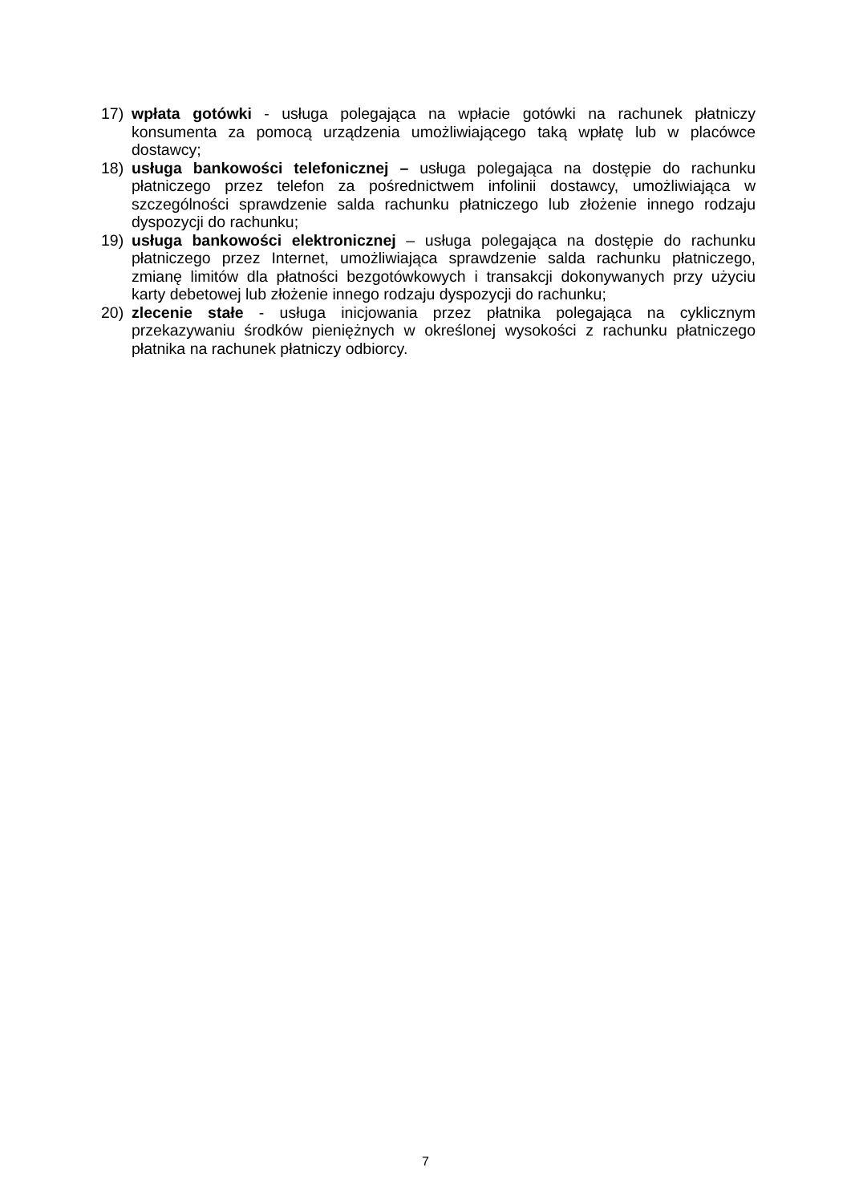17) wpłata gotówki - usługa polegająca na wpłacie gotówki na rachunek płatniczy konsumenta za pomocą urządzenia umożliwiającego taką wpłatę lub w placówce dostawcy;
18) usługa bankowości telefonicznej – usługa polegająca na dostępie do rachunku płatniczego przez telefon za pośrednictwem infolinii dostawcy, umożliwiająca w szczególności sprawdzenie salda rachunku płatniczego lub złożenie innego rodzaju dyspozycji do rachunku;
19) usługa bankowości elektronicznej – usługa polegająca na dostępie do rachunku płatniczego przez Internet, umożliwiająca sprawdzenie salda rachunku płatniczego, zmianę limitów dla płatności bezgotówkowych i transakcji dokonywanych przy użyciu karty debetowej lub złożenie innego rodzaju dyspozycji do rachunku;
20) zlecenie stałe - usługa inicjowania przez płatnika polegająca na cyklicznym przekazywaniu środków pieniężnych w określonej wysokości z rachunku płatniczego płatnika na rachunek płatniczy odbiorcy.
7